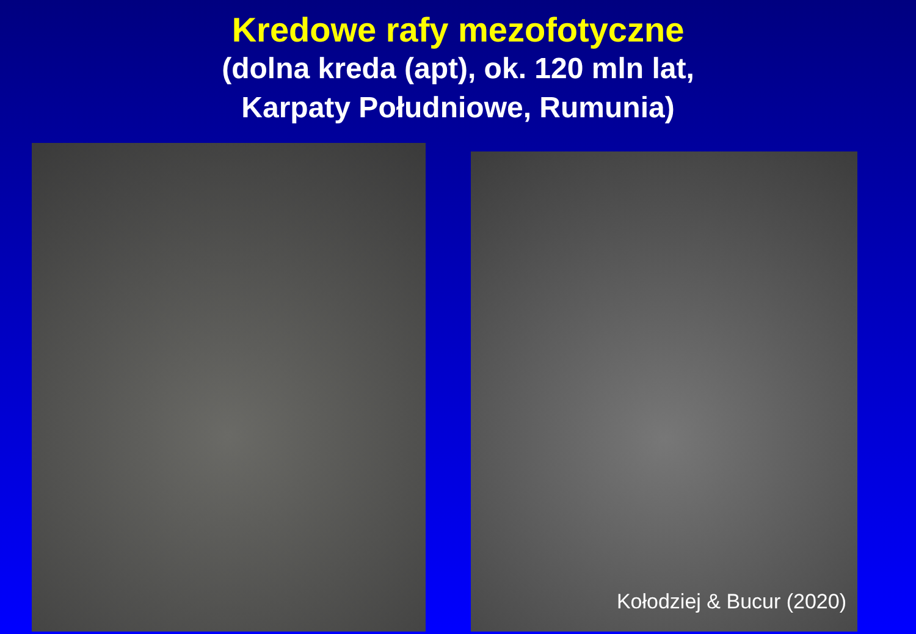Kredowe rafy mezofotyczne
(dolna kreda (apt), ok. 120 mln lat,
Karpaty Południowe, Rumunia)
Kołodziej & Bucur (2020)